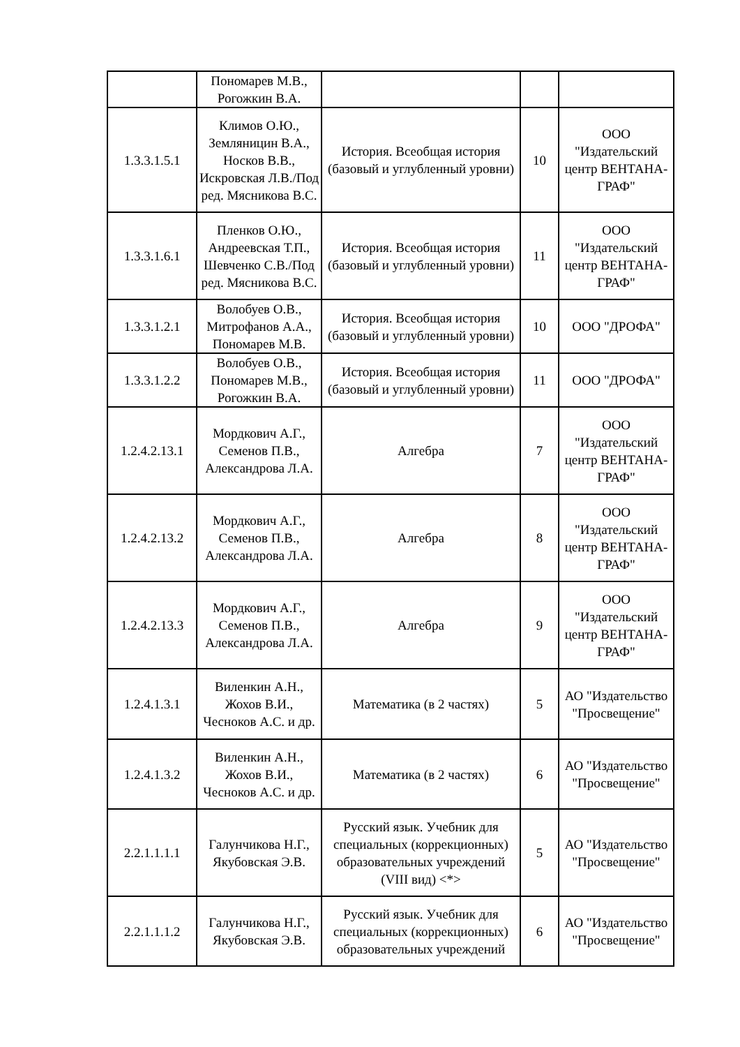| | Пономарев М.В., Рогожкин В.А. | | | |
| 1.3.3.1.5.1 | Климов О.Ю., Земляницин В.А., Носков В.В., Искровская Л.В./Под ред. Мясникова В.С. | История. Всеобщая история (базовый и углубленный уровни) | 10 | ООО "Издательский центр ВЕНТАНА-ГРАФ" |
| 1.3.3.1.6.1 | Пленков О.Ю., Андреевская Т.П., Шевченко С.В./Под ред. Мясникова В.С. | История. Всеобщая история (базовый и углубленный уровни) | 11 | ООО "Издательский центр ВЕНТАНА-ГРАФ" |
| 1.3.3.1.2.1 | Волобуев О.В., Митрофанов А.А., Пономарев М.В. | История. Всеобщая история (базовый и углубленный уровни) | 10 | ООО "ДРОФА" |
| 1.3.3.1.2.2 | Волобуев О.В., Пономарев М.В., Рогожкин В.А. | История. Всеобщая история (базовый и углубленный уровни) | 11 | ООО "ДРОФА" |
| 1.2.4.2.13.1 | Мордкович А.Г., Семенов П.В., Александрова Л.А. | Алгебра | 7 | ООО "Издательский центр ВЕНТАНА-ГРАФ" |
| 1.2.4.2.13.2 | Мордкович А.Г., Семенов П.В., Александрова Л.А. | Алгебра | 8 | ООО "Издательский центр ВЕНТАНА-ГРАФ" |
| 1.2.4.2.13.3 | Мордкович А.Г., Семенов П.В., Александрова Л.А. | Алгебра | 9 | ООО "Издательский центр ВЕНТАНА-ГРАФ" |
| 1.2.4.1.3.1 | Виленкин А.Н., Жохов В.И., Чесноков А.С. и др. | Математика (в 2 частях) | 5 | АО "Издательство "Просвещение" |
| 1.2.4.1.3.2 | Виленкин А.Н., Жохов В.И., Чесноков А.С. и др. | Математика (в 2 частях) | 6 | АО "Издательство "Просвещение" |
| 2.2.1.1.1.1 | Галунчикова Н.Г., Якубовская Э.В. | Русский язык. Учебник для специальных (коррекционных) образовательных учреждений (VIII вид) <*> | 5 | АО "Издательство "Просвещение" |
| 2.2.1.1.1.2 | Галунчикова Н.Г., Якубовская Э.В. | Русский язык. Учебник для специальных (коррекционных) образовательных учреждений | 6 | АО "Издательство "Просвещение" |